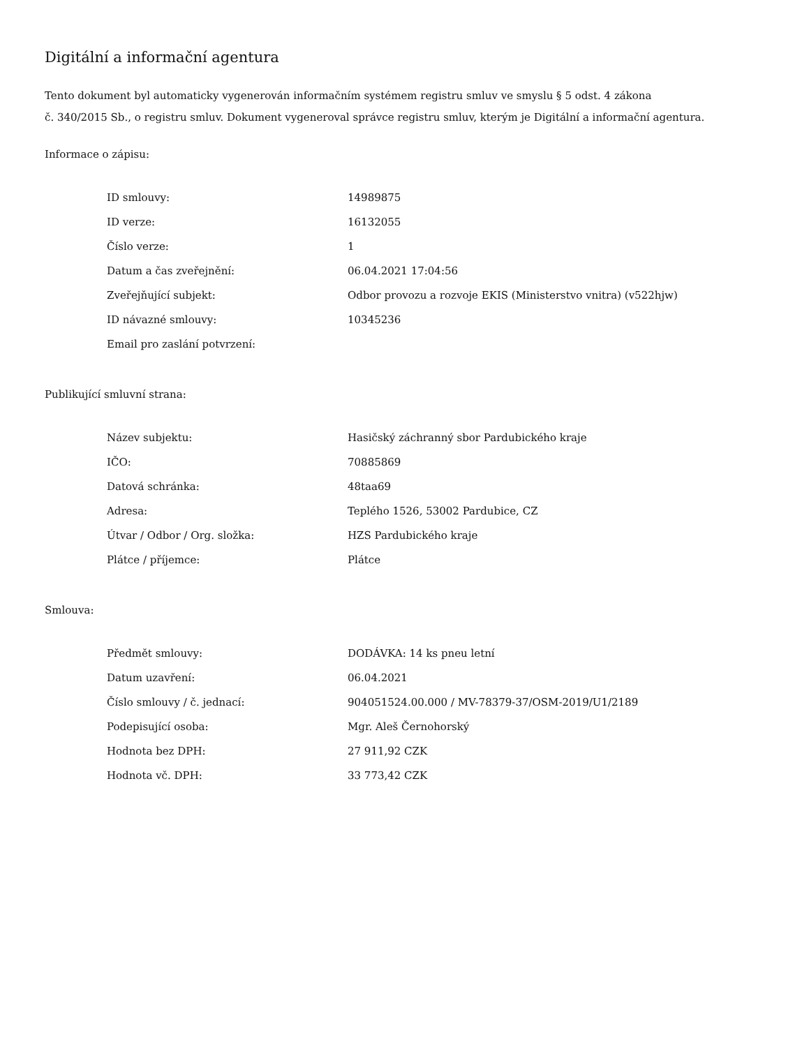Digitální a informační agentura
Tento dokument byl automaticky vygenerován informačním systémem registru smluv ve smyslu § 5 odst. 4 zákona
č. 340/2015 Sb., o registru smluv. Dokument vygeneroval správce registru smluv, kterým je Digitální a informační agentura.
Informace o zápisu:
| ID smlouvy: | 14989875 |
| ID verze: | 16132055 |
| Číslo verze: | 1 |
| Datum a čas zveřejnění: | 06.04.2021 17:04:56 |
| Zveřejňující subjekt: | Odbor provozu a rozvoje EKIS (Ministerstvo vnitra) (v522hjw) |
| ID návazné smlouvy: | 10345236 |
| Email pro zaslání potvrzení: | |
Publikující smluvní strana:
| Název subjektu: | Hasičský záchranný sbor Pardubického kraje |
| IČO: | 70885869 |
| Datová schránka: | 48taa69 |
| Adresa: | Teplého 1526, 53002 Pardubice, CZ |
| Útvar / Odbor / Org. složka: | HZS Pardubického kraje |
| Plátce / příjemce: | Plátce |
Smlouva:
| Předmět smlouvy: | DODÁVKA: 14 ks pneu letní |
| Datum uzavření: | 06.04.2021 |
| Číslo smlouvy / č. jednací: | 904051524.00.000 / MV-78379-37/OSM-2019/U1/2189 |
| Podepisující osoba: | Mgr. Aleš Černohorský |
| Hodnota bez DPH: | 27 911,92 CZK |
| Hodnota vč. DPH: | 33 773,42 CZK |